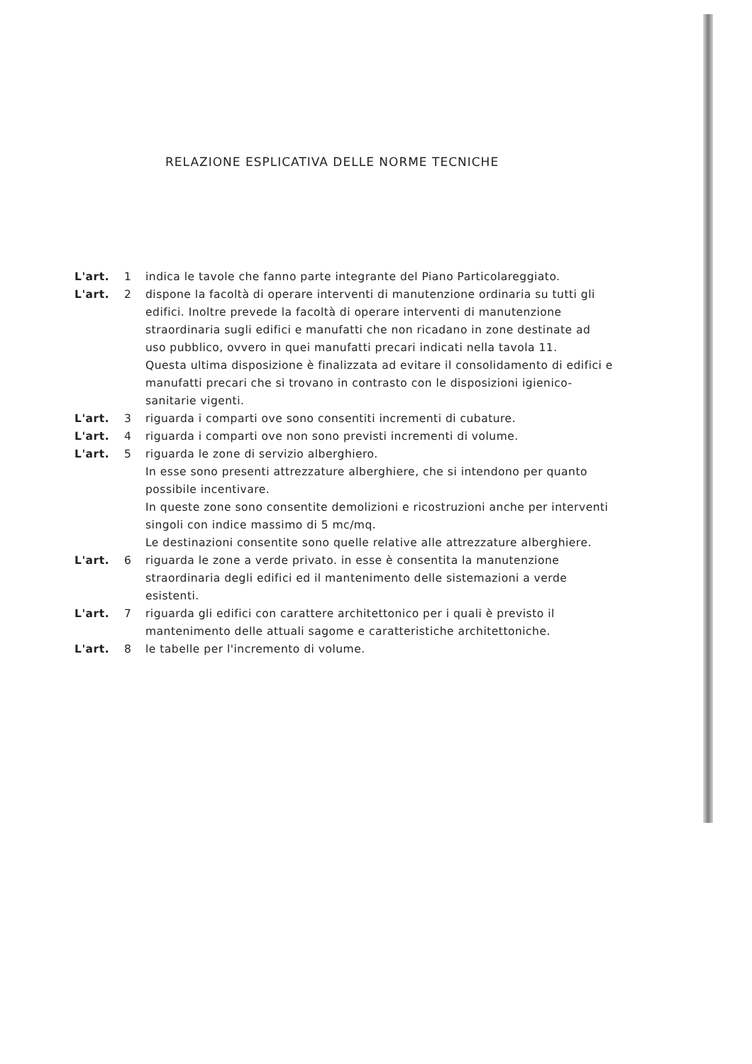RELAZIONE ESPLICATIVA DELLE NORME TECNICHE
L'art. 1 indica le tavole che fanno parte integrante del Piano Particolareggiato.
L'art. 2 dispone la facoltà di operare interventi di manutenzione ordinaria su tutti gli edifici. Inoltre prevede la facoltà di operare interventi di manutenzione straordinaria sugli edifici e manufatti che non ricadano in zone destinate ad uso pubblico, ovvero in quei manufatti precari indicati nella tavola 11.
Questa ultima disposizione è finalizzata ad evitare il consolidamento di edifici e manufatti precari che si trovano in contrasto con le disposizioni igienico-sanitarie vigenti.
L'art. 3 riguarda i comparti ove sono consentiti incrementi di cubature.
L'art. 4 riguarda i comparti ove non sono previsti incrementi di volume.
L'art. 5 riguarda le zone di servizio alberghiero.
In esse sono presenti attrezzature alberghiere, che si intendono per quanto possibile incentivare.
In queste zone sono consentite demolizioni e ricostruzioni anche per interventi singoli con indice massimo di 5 mc/mq.
Le destinazioni consentite sono quelle relative alle attrezzature alberghiere.
L'art. 6 riguarda le zone a verde privato. in esse è consentita la manutenzione straordinaria degli edifici ed il mantenimento delle sistemazioni a verde esistenti.
L'art. 7 riguarda gli edifici con carattere architettonico per i quali è previsto il mantenimento delle attuali sagome e caratteristiche architettoniche.
L'art. 8 le tabelle per l'incremento di volume.